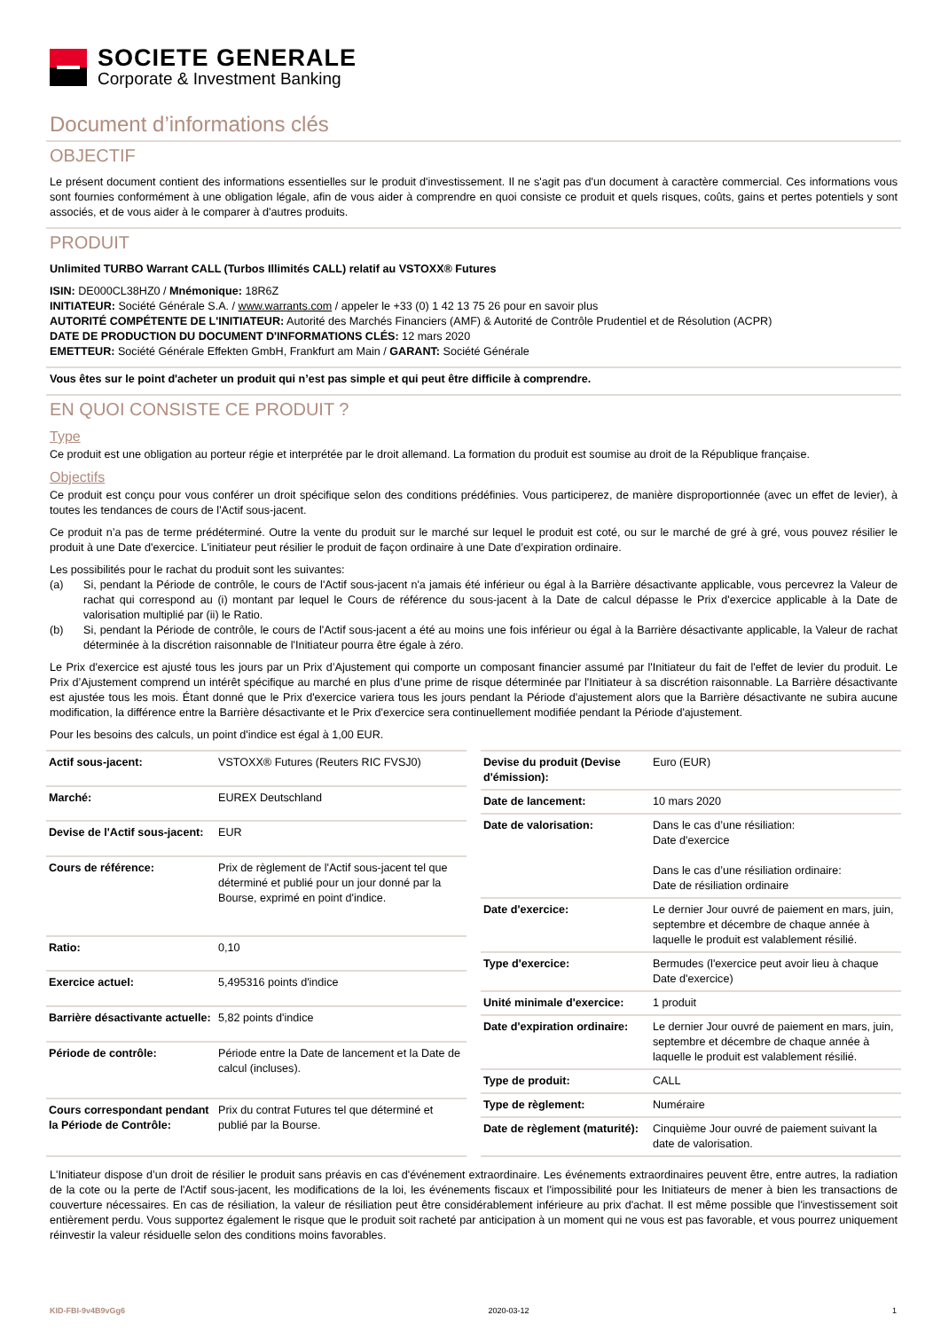SOCIETE GENERALE
Corporate & Investment Banking
Document d’informations clés
OBJECTIF
Le présent document contient des informations essentielles sur le produit d'investissement. Il ne s'agit pas d'un document à caractère commercial. Ces informations vous sont fournies conformément à une obligation légale, afin de vous aider à comprendre en quoi consiste ce produit et quels risques, coûts, gains et pertes potentiels y sont associés, et de vous aider à le comparer à d'autres produits.
PRODUIT
Unlimited TURBO Warrant CALL (Turbos Illimités CALL) relatif au VSTOXX® Futures
ISIN: DE000CL38HZ0 / Mnémonique: 18R6Z
INITIATEUR: Société Générale S.A. / www.warrants.com / appeler le +33 (0) 1 42 13 75 26 pour en savoir plus
AUTORITÉ COMPÉTENTE DE L'INITIATEUR: Autorité des Marchés Financiers (AMF) & Autorité de Contrôle Prudentiel et de Résolution (ACPR)
DATE DE PRODUCTION DU DOCUMENT D'INFORMATIONS CLÉS: 12 mars 2020
EMETTEUR: Société Générale Effekten GmbH, Frankfurt am Main / GARANT: Société Générale
Vous êtes sur le point d'acheter un produit qui n’est pas simple et qui peut être difficile à comprendre.
EN QUOI CONSISTE CE PRODUIT ?
Type
Ce produit est une obligation au porteur régie et interprétée par le droit allemand. La formation du produit est soumise au droit de la République française.
Objectifs
Ce produit est conçu pour vous conférer un droit spécifique selon des conditions prédéfinies. Vous participerez, de manière disproportionnée (avec un effet de levier), à toutes les tendances de cours de l'Actif sous-jacent.
Ce produit n’a pas de terme prédéterminé. Outre la vente du produit sur le marché sur lequel le produit est coté, ou sur le marché de gré à gré, vous pouvez résilier le produit à une Date d'exercice. L'initiateur peut résilier le produit de façon ordinaire à une Date d’expiration ordinaire.
Les possibilités pour le rachat du produit sont les suivantes:
(a) Si, pendant la Période de contrôle, le cours de l'Actif sous-jacent n'a jamais été inférieur ou égal à la Barrière désactivante applicable, vous percevrez la Valeur de rachat qui correspond au (i) montant par lequel le Cours de référence du sous-jacent à la Date de calcul dépasse le Prix d'exercice applicable à la Date de valorisation multiplié par (ii) le Ratio.
(b) Si, pendant la Période de contrôle, le cours de l'Actif sous-jacent a été au moins une fois inférieur ou égal à la Barrière désactivante applicable, la Valeur de rachat déterminée à la discrétion raisonnable de l'Initiateur pourra être égale à zéro.
Le Prix d'exercice est ajusté tous les jours par un Prix d’Ajustement qui comporte un composant financier assumé par l'Initiateur du fait de l'effet de levier du produit. Le Prix d’Ajustement comprend un intérêt spécifique au marché en plus d’une prime de risque déterminée par l'Initiateur à sa discrétion raisonnable. La Barrière désactivante est ajustée tous les mois. Étant donné que le Prix d'exercice variera tous les jours pendant la Période d'ajustement alors que la Barrière désactivante ne subira aucune modification, la différence entre la Barrière désactivante et le Prix d'exercice sera continuellement modifiée pendant la Période d'ajustement.
Pour les besoins des calculs, un point d'indice est égal à 1,00 EUR.
| Actif sous-jacent: | VSTOXX® Futures (Reuters RIC FVSJ0) |
| Marché: | EUREX Deutschland |
| Devise de l'Actif sous-jacent: | EUR |
| Cours de référence: | Prix de règlement de l'Actif sous-jacent tel que déterminé et publié pour un jour donné par la Bourse, exprimé en point d'indice. |
| Ratio: | 0,10 |
| Exercice actuel: | 5,495316 points d'indice |
| Barrière désactivante actuelle: | 5,82 points d'indice |
| Période de contrôle: | Période entre la Date de lancement et la Date de calcul (incluses). |
| Cours correspondant pendant la Période de Contrôle: | Prix du contrat Futures tel que déterminé et publié par la Bourse. |
| Devise du produit (Devise d'émission): | Euro (EUR) |
| Date de lancement: | 10 mars 2020 |
| Date de valorisation: | Dans le cas d’une résiliation: Date d'exercice Dans le cas d’une résiliation ordinaire: Date de résiliation ordinaire |
| Date d'exercice: | Le dernier Jour ouvré de paiement en mars, juin, septembre et décembre de chaque année à laquelle le produit est valablement résilié. |
| Type d'exercice: | Bermudes (l'exercice peut avoir lieu à chaque Date d'exercice) |
| Unité minimale d'exercice: | 1 produit |
| Date d'expiration ordinaire: | Le dernier Jour ouvré de paiement en mars, juin, septembre et décembre de chaque année à laquelle le produit est valablement résilié. |
| Type de produit: | CALL |
| Type de règlement: | Numéraire |
| Date de règlement (maturité): | Cinquième Jour ouvré de paiement suivant la date de valorisation. |
L'Initiateur dispose d’un droit de résilier le produit sans préavis en cas d'événement extraordinaire. Les événements extraordinaires peuvent être, entre autres, la radiation de la cote ou la perte de l'Actif sous-jacent, les modifications de la loi, les événements fiscaux et l'impossibilité pour les Initiateurs de mener à bien les transactions de couverture nécessaires. En cas de résiliation, la valeur de résiliation peut être considérablement inférieure au prix d'achat. Il est même possible que l'investissement soit entièrement perdu. Vous supportez également le risque que le produit soit racheté par anticipation à un moment qui ne vous est pas favorable, et vous pourrez uniquement réinvestir la valeur résiduelle selon des conditions moins favorables.
KID-FBI-9v4B9vGg6 2020-03-12 1